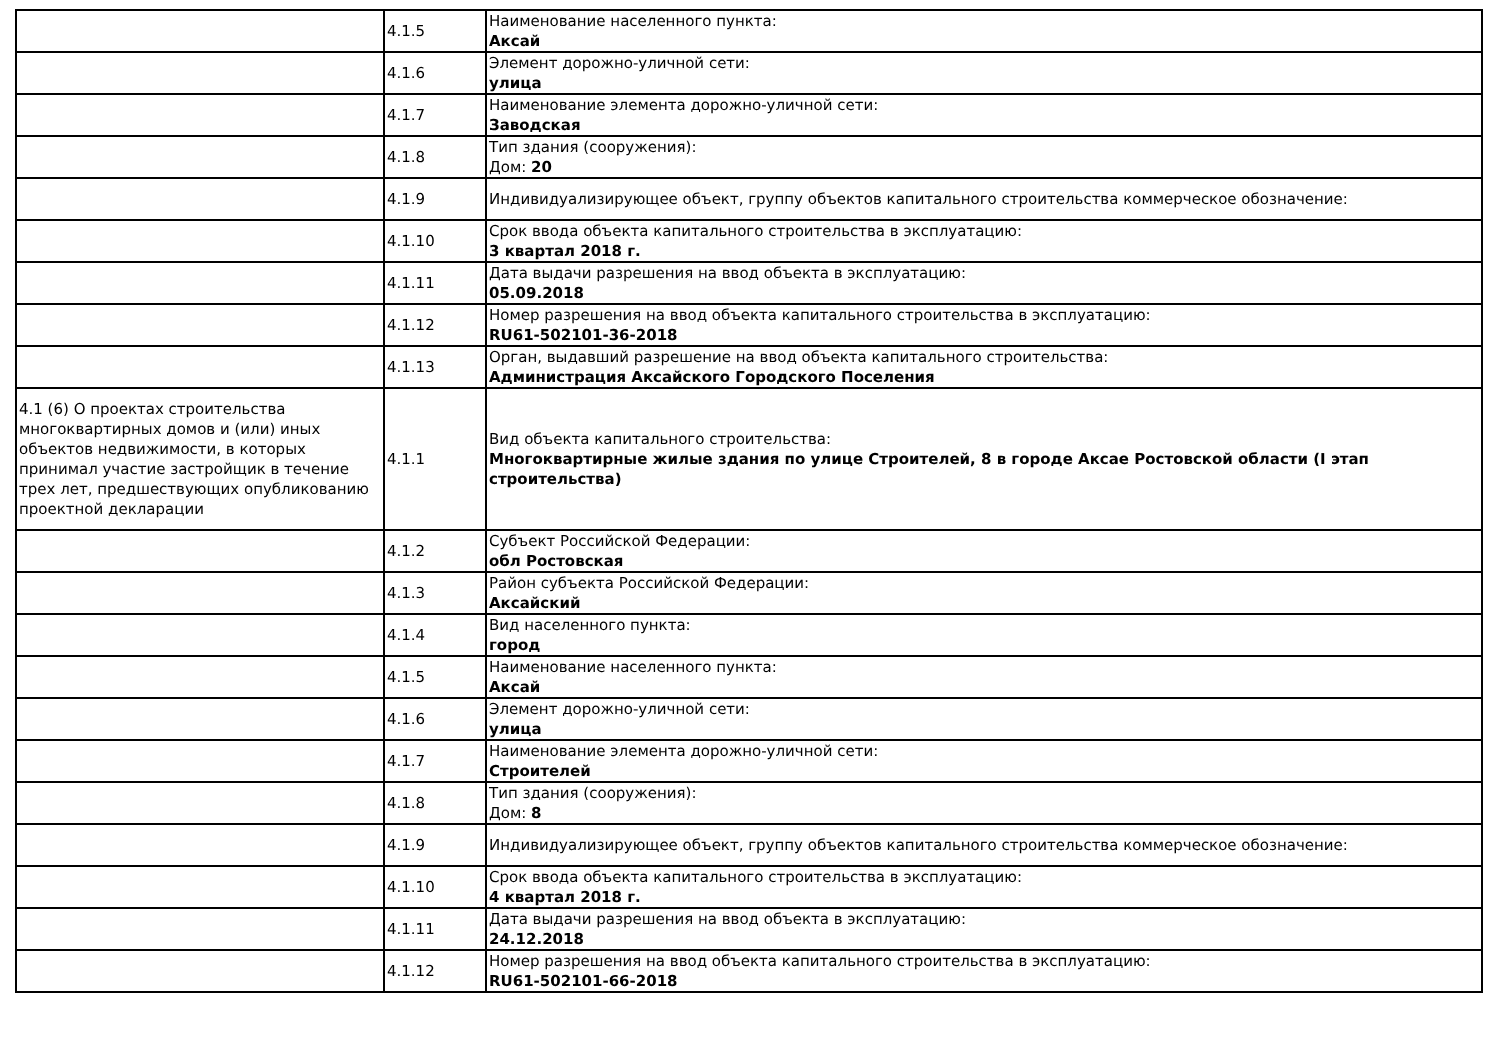| | 4.1.5 | Наименование населенного пункта: Аксай |
| | 4.1.6 | Элемент дорожно-уличной сети: улица |
| | 4.1.7 | Наименование элемента дорожно-уличной сети: Заводская |
| | 4.1.8 | Тип здания (сооружения): Дом: 20 |
| | 4.1.9 | Индивидуализирующее объект, группу объектов капитального строительства коммерческое обозначение: |
| | 4.1.10 | Срок ввода объекта капитального строительства в эксплуатацию: 3 квартал 2018 г. |
| | 4.1.11 | Дата выдачи разрешения на ввод объекта в эксплуатацию: 05.09.2018 |
| | 4.1.12 | Номер разрешения на ввод объекта капитального строительства в эксплуатацию: RU61-502101-36-2018 |
| | 4.1.13 | Орган, выдавший разрешение на ввод объекта капитального строительства: Администрация Аксайского Городского Поселения |
| 4.1 (6) О проектах строительства многоквартирных домов и (или) иных объектов недвижимости, в которых принимал участие застройщик в течение трех лет, предшествующих опубликованию проектной декларации | 4.1.1 | Вид объекта капитального строительства: Многоквартирные жилые здания по улице Строителей, 8 в городе Аксае Ростовской области (I этап строительства) |
| | 4.1.2 | Субъект Российской Федерации: обл Ростовская |
| | 4.1.3 | Район субъекта Российской Федерации: Аксайский |
| | 4.1.4 | Вид населенного пункта: город |
| | 4.1.5 | Наименование населенного пункта: Аксай |
| | 4.1.6 | Элемент дорожно-уличной сети: улица |
| | 4.1.7 | Наименование элемента дорожно-уличной сети: Строителей |
| | 4.1.8 | Тип здания (сооружения): Дом: 8 |
| | 4.1.9 | Индивидуализирующее объект, группу объектов капитального строительства коммерческое обозначение: |
| | 4.1.10 | Срок ввода объекта капитального строительства в эксплуатацию: 4 квартал 2018 г. |
| | 4.1.11 | Дата выдачи разрешения на ввод объекта в эксплуатацию: 24.12.2018 |
| | 4.1.12 | Номер разрешения на ввод объекта капитального строительства в эксплуатацию: RU61-502101-66-2018 |